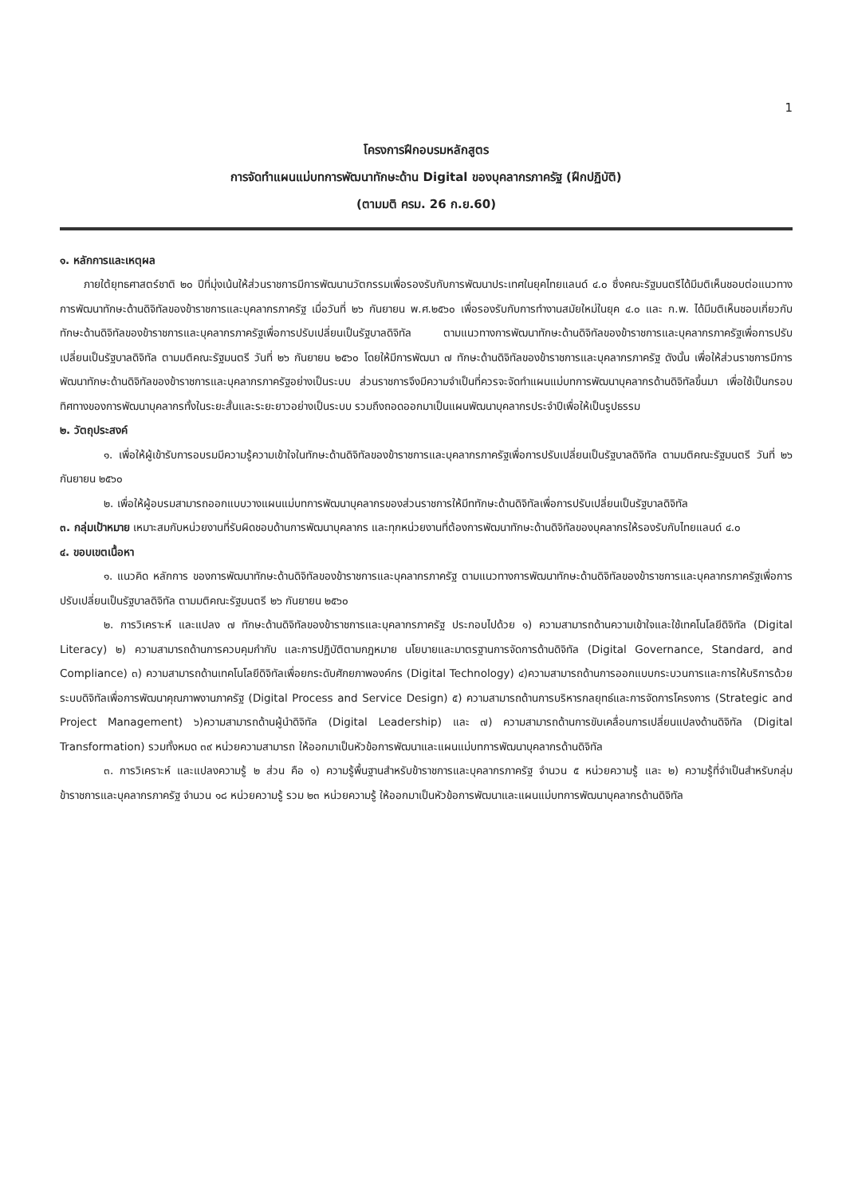1
โครงการฝึกอบรมหลักสูตร
การจัดทำแผนแม่บทการพัฒนาทักษะด้าน Digital ของบุคลากรภาครัฐ (ฝึกปฏิบัติ)
(ตามมติ ครม. 26 ก.ย.60)
๑. หลักการและเหตุผล
ภายใต้ยุทธศาสตร์ชาติ ๒๐ ปีที่มุ่งเน้นให้ส่วนราชการมีการพัฒนานวัตกรรมเพื่อรองรับกับการพัฒนาประเทศในยุคไทยแลนด์ ๔.๐ ซึ่งคณะรัฐมนตรีได้มีมติเห็นชอบต่อแนวทางการพัฒนาทักษะด้านดิจิทัลของข้าราชการและบุคลากรภาครัฐ เมื่อวันที่ ๒๖ กันยายน พ.ศ.๒๕๖๐ เพื่อรองรับกับการทำงานสมัยใหม่ในยุค ๔.๐ และ ก.พ. ได้มีมติเห็นชอบเกี่ยวกับทักษะด้านดิจิทัลของข้าราชการและบุคลากรภาครัฐเพื่อการปรับเปลี่ยนเป็นรัฐบาลดิจิทัล ตามแนวทางการพัฒนาทักษะด้านดิจิทัลของข้าราชการและบุคลากรภาครัฐเพื่อการปรับเปลี่ยนเป็นรัฐบาลดิจิทัล ตามมติคณะรัฐมนตรี วันที่ ๒๖ กันยายน ๒๕๖๐ โดยให้มีการพัฒนา ๗ ทักษะด้านดิจิทัลของข้าราชการและบุคลากรภาครัฐ ดังนั้น เพื่อให้ส่วนราชการมีการพัฒนาทักษะด้านดิจิทัลของข้าราชการและบุคลากรภาครัฐอย่างเป็นระบบ ส่วนราชการจึงมีความจำเป็นที่ควรจะจัดทำแผนแม่บทการพัฒนาบุคลากรด้านดิจิทัลขึ้นมา เพื่อใช้เป็นกรอบทิศทางของการพัฒนาบุคลากรทั้งในระยะสั้นและระยะยาวอย่างเป็นระบบ รวมถึงถอดออกมาเป็นแผนพัฒนาบุคลากรประจำปีเพื่อให้เป็นรูปธรรม
๒. วัตถุประสงค์
๑. เพื่อให้ผู้เข้ารับการอบรมมีความรู้ความเข้าใจในทักษะด้านดิจิทัลของข้าราชการและบุคลากรภาครัฐเพื่อการปรับเปลี่ยนเป็นรัฐบาลดิจิทัล ตามมติคณะรัฐมนตรี วันที่ ๒๖ กันยายน ๒๕๖๐
๒. เพื่อให้ผู้อบรมสามารถออกแบบวางแผนแม่บทการพัฒนาบุคลากรของส่วนราชการให้มีททักษะด้านดิจิทัลเพื่อการปรับเปลี่ยนเป็นรัฐบาลดิจิทัล
๓. กลุ่มเป้าหมาย เหมาะสมกับหน่วยงานที่รับผิดชอบด้านการพัฒนาบุคลากร และทุกหน่วยงานที่ต้องการพัฒนาทักษะด้านดิจิทัลของบุคลากรให้รองรับกับไทยแลนด์ ๔.๐
๔. ขอบเขตเนื้อหา
๑. แนวคิด หลักการ ของการพัฒนาทักษะด้านดิจิทัลของข้าราชการและบุคลากรภาครัฐ ตามแนวทางการพัฒนาทักษะด้านดิจิทัลของข้าราชการและบุคลากรภาครัฐเพื่อการปรับเปลี่ยนเป็นรัฐบาลดิจิทัล ตามมติคณะรัฐมนตรี ๒๖ กันยายน ๒๕๖๐
๒. การวิเคราะห์ และแปลง ๗ ทักษะด้านดิจิทัลของข้าราชการและบุคลากรภาครัฐ ประกอบไปด้วย ๑) ความสามารถด้านความเข้าใจและใช้เทคโนโลยีดิจิทัล (Digital Literacy) ๒) ความสามารถด้านการควบคุมกำกับ และการปฏิบัติตามกฎหมาย นโยบายและมาตรฐานการจัดการด้านดิจิทัล (Digital Governance, Standard, and Compliance) ๓) ความสามารถด้านเทคโนโลยีดิจิทัลเพื่อยกระดับศักยภาพองค์กร (Digital Technology) ๔)ความสามารถด้านการออกแบบกระบวนการและการให้บริการด้วยระบบดิจิทัลเพื่อการพัฒนาคุณภาพงานภาครัฐ (Digital Process and Service Design) ๕) ความสามารถด้านการบริหารกลยุทธ์และการจัดการโครงการ (Strategic and Project Management) ๖)ความสามารถด้านผู้นำดิจิทัล (Digital Leadership) และ ๗) ความสามารถด้านการขับเคลื่อนการเปลี่ยนแปลงด้านดิจิทัล (Digital Transformation) รวมทั้งหมด ๓๙ หน่วยความสามารถ ให้ออกมาเป็นหัวข้อการพัฒนาและแผนแม่บทการพัฒนาบุคลากรด้านดิจิทัล
๓. การวิเคราะห์ และแปลงความรู้ ๒ ส่วน คือ ๑) ความรู้พื้นฐานสำหรับข้าราชการและบุคลากรภาครัฐ จำนวน ๕ หน่วยความรู้ และ ๒) ความรู้ที่จำเป็นสำหรับกลุ่มข้าราชการและบุคลากรภาครัฐ จำนวน ๑๘ หน่วยความรู้ รวม ๒๓ หน่วยความรู้ ให้ออกมาเป็นหัวข้อการพัฒนาและแผนแม่บทการพัฒนาบุคลากรด้านดิจิทัล